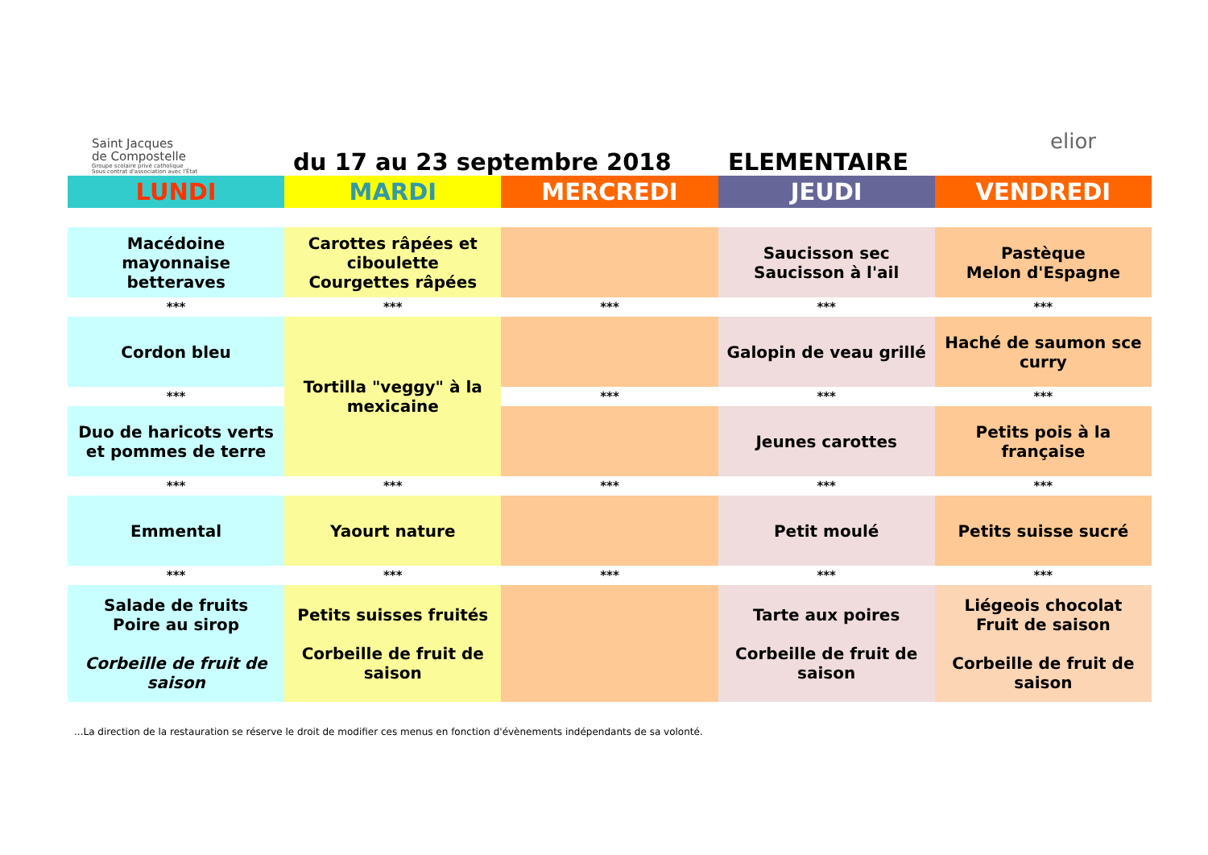Saint Jacques
de Compostelle
Groupe scolaire privé catholique
Sous contrat d'association avec l'État
du 17 au 23 septembre 2018
ELEMENTAIRE
elior
| LUNDI | MARDI | MERCREDI | JEUDI | VENDREDI |
| --- | --- | --- | --- | --- |
| Macédoine mayonnaise betteraves | Carottes râpées et ciboulette Courgettes râpées | | Saucisson sec Saucisson à l'ail | Pastèque Melon d'Espagne |
| *** | *** | *** | *** | *** |
| Cordon bleu | Tortilla "veggy" à la mexicaine | | Galopin de veau grillé | Haché de saumon sce curry |
| *** | | *** | *** | *** |
| Duo de haricots verts et pommes de terre | | | Jeunes carottes | Petits pois à la française |
| *** | *** | *** | *** | *** |
| Emmental | Yaourt nature | | Petit moulé | Petits suisse sucré |
| *** | *** | *** | *** | *** |
| Salade de fruits Poire au sirop Corbeille de fruit de saison | Petits suisses fruités Corbeille de fruit de saison | | Tarte aux poires Corbeille de fruit de saison | Liégeois chocolat Fruit de saison Corbeille de fruit de saison |
...La direction de la restauration se réserve le droit de modifier ces menus en fonction d'évènements indépendants de sa volonté.